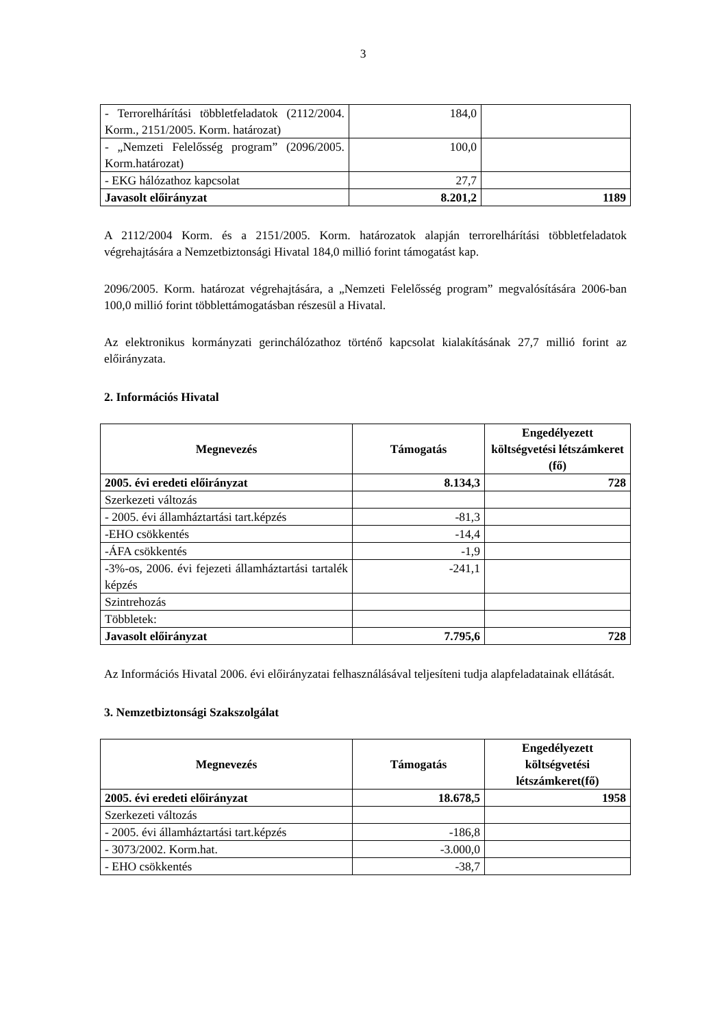3
| - Terrorelhárítási többletfeladatok (2112/2004. Korm., 2151/2005. Korm. határozat) | 184,0 | |
| - „Nemzeti Felelősség program” (2096/2005. Korm.határozat) | 100,0 | |
| - EKG hálózathoz kapcsolat | 27,7 | |
| Javasolt előirányzat | 8.201,2 | 1189 |
A 2112/2004 Korm. és a 2151/2005. Korm. határozatok alapján terrorelhárítási többletfeladatok végrehajtására a Nemzetbiztonsági Hivatal 184,0 millió forint támogatást kap.
2096/2005. Korm. határozat végrehajtására, a „Nemzeti Felelősség program” megvalósítására 2006-ban 100,0 millió forint többlettámogatásban részesül a Hivatal.
Az elektronikus kormányzati gerinchálózathoz történő kapcsolat kialakításának 27,7 millió forint az előirányzata.
2. Információs Hivatal
| Megnevezés | Támogatás | Engedélyezett költségvetési létszámkeret (fő) |
| --- | --- | --- |
| 2005. évi eredeti előirányzat | 8.134,3 | 728 |
| Szerkezeti változás | | |
| - 2005. évi államháztartási tart.képzés | -81,3 | |
| -EHO csökkentés | -14,4 | |
| -ÁFA csökkentés | -1,9 | |
| -3%-os, 2006. évi fejezeti államháztartási tartalék képzés | -241,1 | |
| Szintrehozás | | |
| Többletek: | | |
| Javasolt előirányzat | 7.795,6 | 728 |
Az Információs Hivatal 2006. évi előirányzatai felhasználásával teljesíteni tudja alapfeladatainak ellátását.
3. Nemzetbiztonsági Szakszolgálat
| Megnevezés | Támogatás | Engedélyezett költségvetési létszámkeret(fő) |
| --- | --- | --- |
| 2005. évi eredeti előirányzat | 18.678,5 | 1958 |
| Szerkezeti változás | | |
| - 2005. évi államháztartási tart.képzés | -186,8 | |
| - 3073/2002. Korm.hat. | -3.000,0 | |
| - EHO csökkentés | -38,7 | |